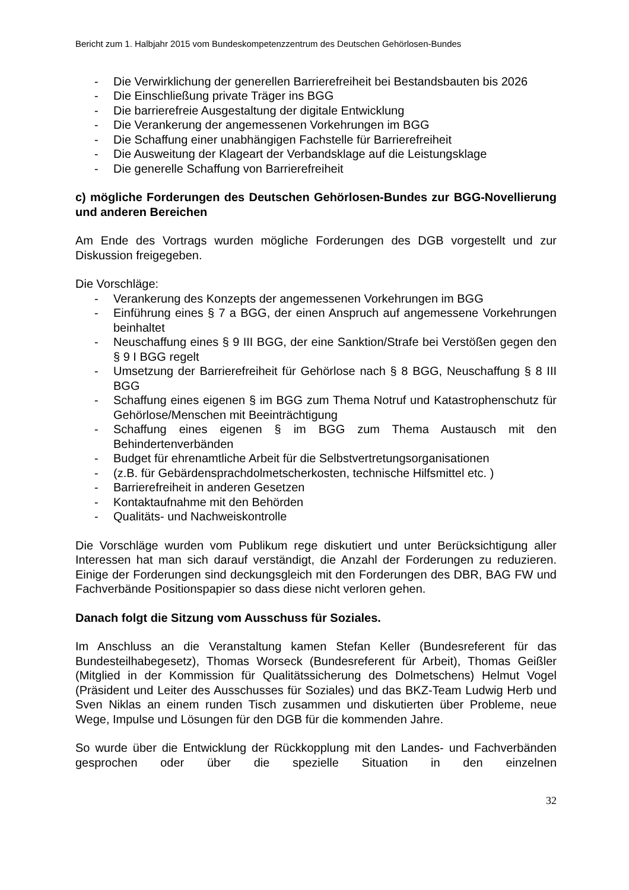Bericht zum 1. Halbjahr 2015 vom Bundeskompetenzzentrum des Deutschen Gehörlosen-Bundes
- Die Verwirklichung der generellen Barrierefreiheit bei Bestandsbauten bis 2026
- Die Einschließung private Träger ins BGG
- Die barrierefreie Ausgestaltung der digitale Entwicklung
- Die Verankerung der angemessenen Vorkehrungen im BGG
- Die Schaffung einer unabhängigen Fachstelle für Barrierefreiheit
- Die Ausweitung der Klageart der Verbandsklage auf die Leistungsklage
- Die generelle Schaffung von Barrierefreiheit
c) mögliche Forderungen des Deutschen Gehörlosen-Bundes zur BGG-Novellierung und anderen Bereichen
Am Ende des Vortrags wurden mögliche Forderungen des DGB vorgestellt und zur Diskussion freigegeben.
Die Vorschläge:
- Verankerung des Konzepts der angemessenen Vorkehrungen im BGG
- Einführung eines § 7 a BGG, der einen Anspruch auf angemessene Vorkehrungen beinhaltet
- Neuschaffung eines § 9 III BGG, der eine Sanktion/Strafe bei Verstößen gegen den § 9 I BGG regelt
- Umsetzung der Barrierefreiheit für Gehörlose nach § 8 BGG, Neuschaffung § 8 III BGG
- Schaffung eines eigenen § im BGG zum Thema Notruf und Katastrophenschutz für Gehörlose/Menschen mit Beeinträchtigung
- Schaffung eines eigenen § im BGG zum Thema Austausch mit den Behindertenverbänden
- Budget für ehrenamtliche Arbeit für die Selbstvertretungsorganisationen
- (z.B. für Gebärdensprachdolmetscherkosten, technische Hilfsmittel etc. )
- Barrierefreiheit in anderen Gesetzen
- Kontaktaufnahme mit den Behörden
- Qualitäts- und Nachweiskontrolle
Die Vorschläge wurden vom Publikum rege diskutiert und unter Berücksichtigung aller Interessen hat man sich darauf verständigt, die Anzahl der Forderungen zu reduzieren. Einige der Forderungen sind deckungsgleich mit den Forderungen des DBR, BAG FW und Fachverbände Positionspapier so dass diese nicht verloren gehen.
Danach folgt die Sitzung vom Ausschuss für Soziales.
Im Anschluss an die Veranstaltung kamen Stefan Keller (Bundesreferent für das Bundesteilhabegesetz), Thomas Worseck (Bundesreferent für Arbeit), Thomas Geißler (Mitglied in der Kommission für Qualitätssicherung des Dolmetschens) Helmut Vogel (Präsident und Leiter des Ausschusses für Soziales) und das BKZ-Team Ludwig Herb und Sven Niklas an einem runden Tisch zusammen und diskutierten über Probleme, neue Wege, Impulse und Lösungen für den DGB für die kommenden Jahre.
So wurde über die Entwicklung der Rückkopplung mit den Landes- und Fachverbänden gesprochen oder über die spezielle Situation in den einzelnen
32